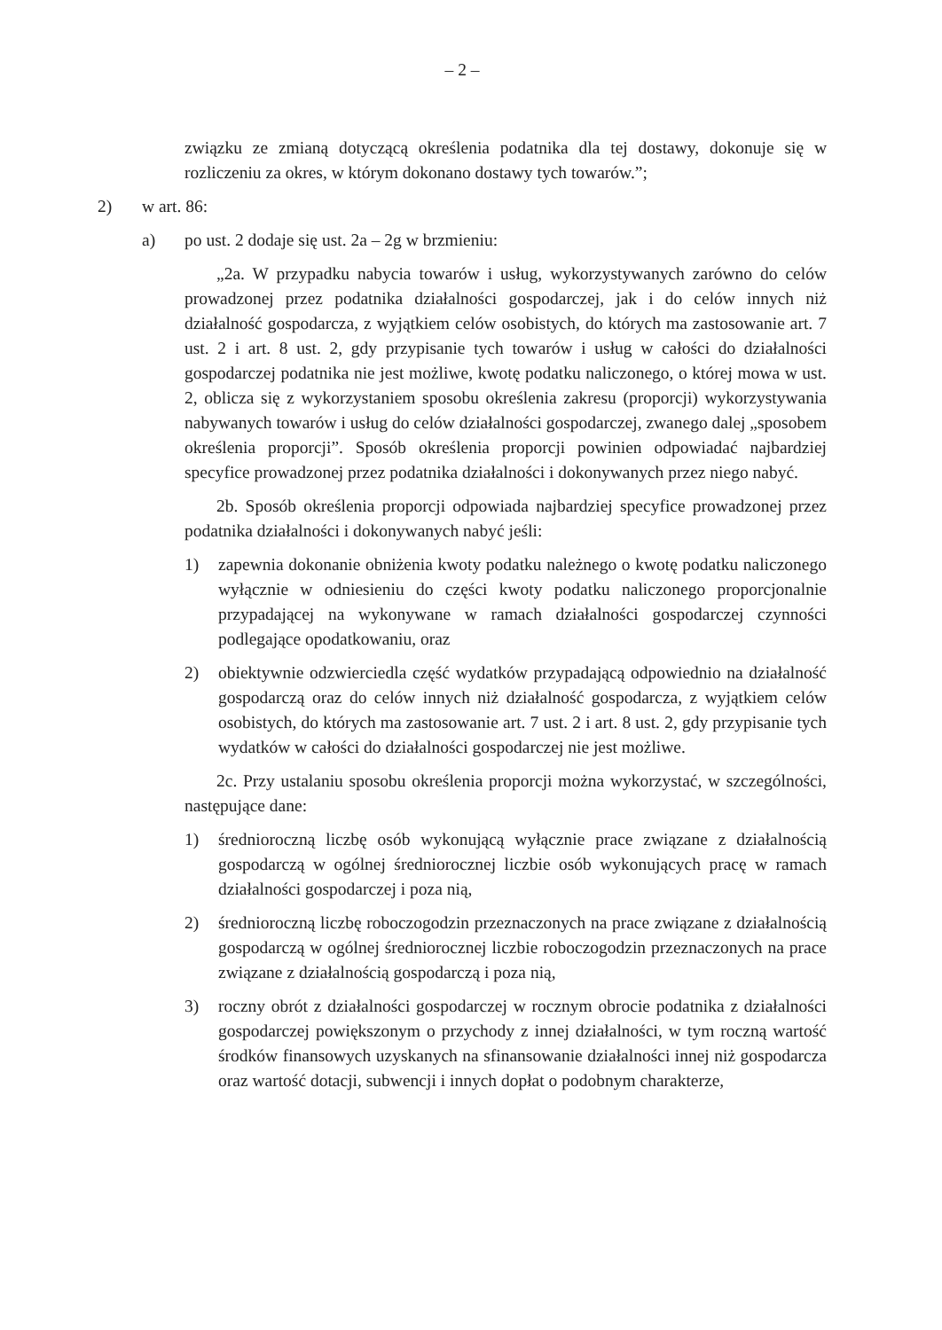– 2 –
związku ze zmianą dotyczącą określenia podatnika dla tej dostawy, dokonuje się w rozliczeniu za okres, w którym dokonano dostawy tych towarów.”;
2) w art. 86:
a) po ust. 2 dodaje się ust. 2a – 2g w brzmieniu:
„2a. W przypadku nabycia towarów i usług, wykorzystywanych zarówno do celów prowadzonej przez podatnika działalności gospodarczej, jak i do celów innych niż działalność gospodarcza, z wyjątkiem celów osobistych, do których ma zastosowanie art. 7 ust. 2 i art. 8 ust. 2, gdy przypisanie tych towarów i usług w całości do działalności gospodarczej podatnika nie jest możliwe, kwotę podatku naliczonego, o której mowa w ust. 2, oblicza się z wykorzystaniem sposobu określenia zakresu (proporcji) wykorzystywania nabywanych towarów i usług do celów działalności gospodarczej, zwanego dalej „sposobem określenia proporcji”. Sposób określenia proporcji powinien odpowiadać najbardziej specyfice prowadzonej przez podatnika działalności i dokonywanych przez niego nabyć.
2b. Sposób określenia proporcji odpowiada najbardziej specyfice prowadzonej przez podatnika działalności i dokonywanych nabyć jeśli:
1) zapewnia dokonanie obniżenia kwoty podatku należnego o kwotę podatku naliczonego wyłącznie w odniesieniu do części kwoty podatku naliczonego proporcjonalnie przypadającej na wykonywane w ramach działalności gospodarczej czynności podlegające opodatkowaniu, oraz
2) obiektywnie odzwierciedla część wydatków przypadającą odpowiednio na działalność gospodarczą oraz do celów innych niż działalność gospodarcza, z wyjątkiem celów osobistych, do których ma zastosowanie art. 7 ust. 2 i art. 8 ust. 2, gdy przypisanie tych wydatków w całości do działalności gospodarczej nie jest możliwe.
2c. Przy ustalaniu sposobu określenia proporcji można wykorzystać, w szczególności, następujące dane:
1) średnioroczną liczbę osób wykonującą wyłącznie prace związane z działalnością gospodarczą w ogólnej średniorocznej liczbie osób wykonujących pracę w ramach działalności gospodarczej i poza nią,
2) średnioroczną liczbę roboczogodzin przeznaczonych na prace związane z działalnością gospodarczą w ogólnej średniorocznej liczbie roboczogodzin przeznaczonych na prace związane z działalnością gospodarczą i poza nią,
3) roczny obrót z działalności gospodarczej w rocznym obrocie podatnika z działalności gospodarczej powiększonym o przychody z innej działalności, w tym roczną wartość środków finansowych uzyskanych na sfinansowanie działalności innej niż gospodarcza oraz wartość dotacji, subwencji i innych dopłat o podobnym charakterze,